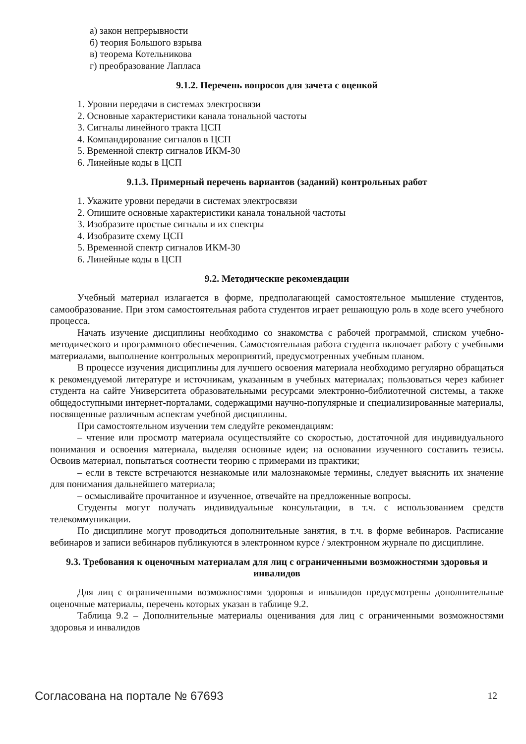а) закон непрерывности
б) теория Большого взрыва
в) теорема Котельникова
г) преобразование Лапласа
9.1.2. Перечень вопросов для зачета с оценкой
1. Уровни передачи в системах электросвязи
2. Основные характеристики канала тональной частоты
3. Сигналы линейного тракта ЦСП
4. Компандирование сигналов в ЦСП
5. Временной спектр сигналов ИКМ-30
6. Линейные коды в ЦСП
9.1.3. Примерный перечень вариантов (заданий) контрольных работ
1. Укажите уровни передачи в системах электросвязи
2. Опишите основные характеристики канала тональной частоты
3. Изобразите простые сигналы и их спектры
4. Изобразите схему ЦСП
5. Временной спектр сигналов ИКМ-30
6. Линейные коды в ЦСП
9.2. Методические рекомендации
Учебный материал излагается в форме, предполагающей самостоятельное мышление студентов, самообразование. При этом самостоятельная работа студентов играет решающую роль в ходе всего учебного процесса.
Начать изучение дисциплины необходимо со знакомства с рабочей программой, списком учебно-методического и программного обеспечения. Самостоятельная работа студента включает работу с учебными материалами, выполнение контрольных мероприятий, предусмотренных учебным планом.
В процессе изучения дисциплины для лучшего освоения материала необходимо регулярно обращаться к рекомендуемой литературе и источникам, указанным в учебных материалах; пользоваться через кабинет студента на сайте Университета образовательными ресурсами электронно-библиотечной системы, а также общедоступными интернет-порталами, содержащими научно-популярные и специализированные материалы, посвященные различным аспектам учебной дисциплины.
При самостоятельном изучении тем следуйте рекомендациям:
– чтение или просмотр материала осуществляйте со скоростью, достаточной для индивидуального понимания и освоения материала, выделяя основные идеи; на основании изученного составить тезисы. Освоив материал, попытаться соотнести теорию с примерами из практики;
– если в тексте встречаются незнакомые или малознакомые термины, следует выяснить их значение для понимания дальнейшего материала;
– осмысливайте прочитанное и изученное, отвечайте на предложенные вопросы.
Студенты могут получать индивидуальные консультации, в т.ч. с использованием средств телекоммуникации.
По дисциплине могут проводиться дополнительные занятия, в т.ч. в форме вебинаров. Расписание вебинаров и записи вебинаров публикуются в электронном курсе / электронном журнале по дисциплине.
9.3. Требования к оценочным материалам для лиц с ограниченными возможностями здоровья и инвалидов
Для лиц с ограниченными возможностями здоровья и инвалидов предусмотрены дополнительные оценочные материалы, перечень которых указан в таблице 9.2.
Таблица 9.2 – Дополнительные материалы оценивания для лиц с ограниченными возможностями здоровья и инвалидов
Согласована на портале № 67693 12